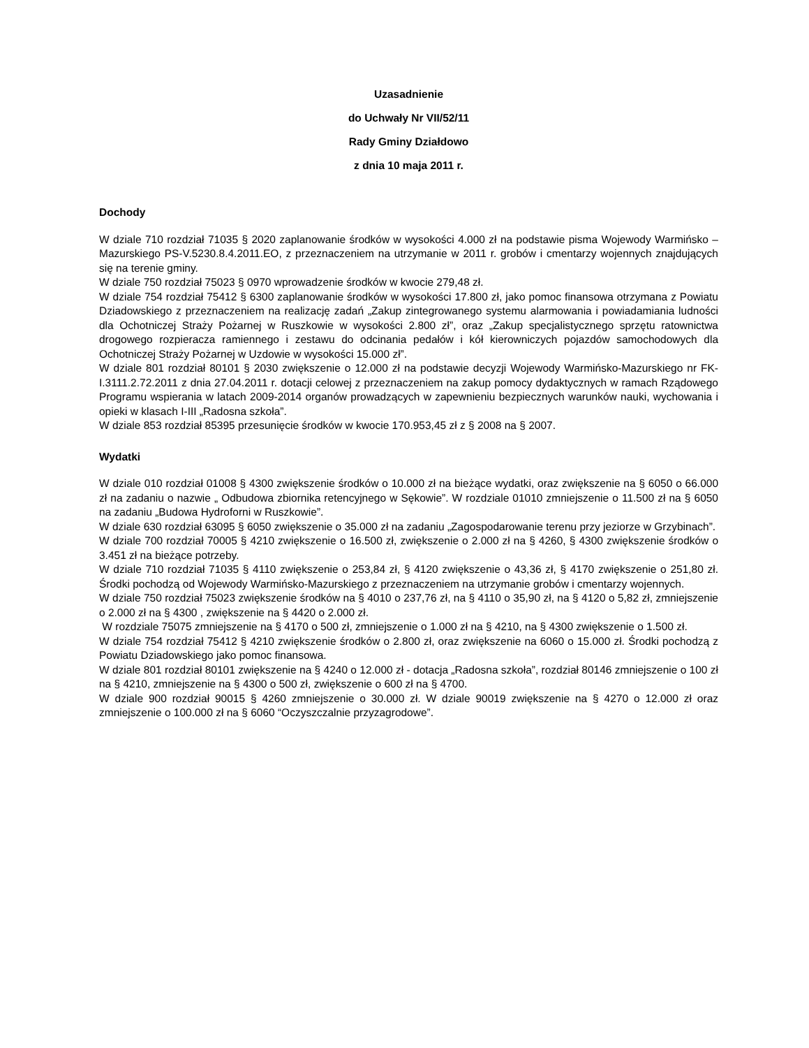Uzasadnienie
do Uchwały Nr VII/52/11
Rady Gminy Działdowo
z dnia 10 maja 2011 r.
Dochody
W dziale 710 rozdział 71035 § 2020 zaplanowanie środków w wysokości 4.000 zł na podstawie pisma Wojewody Warmińsko – Mazurskiego PS-V.5230.8.4.2011.EO, z przeznaczeniem na utrzymanie w 2011 r. grobów i cmentarzy wojennych znajdujących się na terenie gminy.
W dziale 750 rozdział 75023 § 0970 wprowadzenie środków w kwocie 279,48 zł.
W dziale 754 rozdział 75412 § 6300 zaplanowanie środków w wysokości 17.800 zł, jako pomoc finansowa otrzymana z Powiatu Dziadowskiego z przeznaczeniem na realizację zadań „Zakup zintegrowanego systemu alarmowania i powiadamiania ludności dla Ochotniczej Straży Pożarnej w Ruszkowie w wysokości 2.800 zł”, oraz „Zakup specjalistycznego sprzętu ratownictwa drogowego rozpieracza ramiennego i zestawu do odcinania pedałów i kół kierowniczych pojazdów samochodowych dla Ochotniczej Straży Pożarnej w Uzdowie w wysokości 15.000 zł”.
W dziale 801 rozdział 80101 § 2030 zwiększenie o 12.000 zł na podstawie decyzji Wojewody Warmińsko-Mazurskiego nr FK-I.3111.2.72.2011 z dnia 27.04.2011 r. dotacji celowej z przeznaczeniem na zakup pomocy dydaktycznych w ramach Rządowego Programu wspierania w latach 2009-2014 organów prowadzących w zapewnieniu bezpiecznych warunków nauki, wychowania i opieki w klasach I-III „Radosna szkoła”.
W dziale 853 rozdział 85395 przesunięcie środków w kwocie 170.953,45 zł z § 2008 na § 2007.
Wydatki
W dziale 010 rozdział 01008 § 4300 zwiększenie środków o 10.000 zł na bieżące wydatki, oraz zwiększenie na § 6050 o 66.000 zł na zadaniu o nazwie „ Odbudowa zbiornika retencyjnego w Sękowie”. W rozdziale 01010 zmniejszenie o 11.500 zł na § 6050 na zadaniu „Budowa Hydroforni w Ruszkowie”.
W dziale 630 rozdział 63095 § 6050 zwiększenie o 35.000 zł na zadaniu „Zagospodarowanie terenu przy jeziorze w Grzybinach”.
W dziale 700 rozdział 70005 § 4210 zwiększenie o 16.500 zł, zwiększenie o 2.000 zł na § 4260, § 4300 zwiększenie środków o 3.451 zł na bieżące potrzeby.
W dziale 710 rozdział 71035 § 4110 zwiększenie o 253,84 zł, § 4120 zwiększenie o 43,36 zł, § 4170 zwiększenie o 251,80 zł. Środki pochodzą od Wojewody Warmińsko-Mazurskiego z przeznaczeniem na utrzymanie grobów i cmentarzy wojennych.
W dziale 750 rozdział 75023 zwiększenie środków na § 4010 o 237,76 zł, na § 4110 o 35,90 zł, na § 4120 o 5,82 zł, zmniejszenie o 2.000 zł na § 4300 , zwiększenie na § 4420 o 2.000 zł.
W rozdziale 75075 zmniejszenie na § 4170 o 500 zł, zmniejszenie o 1.000 zł na § 4210, na § 4300 zwiększenie o 1.500 zł.
W dziale 754 rozdział 75412 § 4210 zwiększenie środków o 2.800 zł, oraz zwiększenie na 6060 o 15.000 zł. Środki pochodzą z Powiatu Dziadowskiego jako pomoc finansowa.
W dziale 801 rozdział 80101 zwiększenie na § 4240 o 12.000 zł - dotacja „Radosna szkoła”, rozdział 80146 zmniejszenie o 100 zł na § 4210, zmniejszenie na § 4300 o 500 zł, zwiększenie o 600 zł na § 4700.
W dziale 900 rozdział 90015 § 4260 zmniejszenie o 30.000 zł. W dziale 90019 zwiększenie na § 4270 o 12.000 zł oraz zmniejszenie o 100.000 zł na § 6060 “Oczyszczalnie przyzagrodowe”.